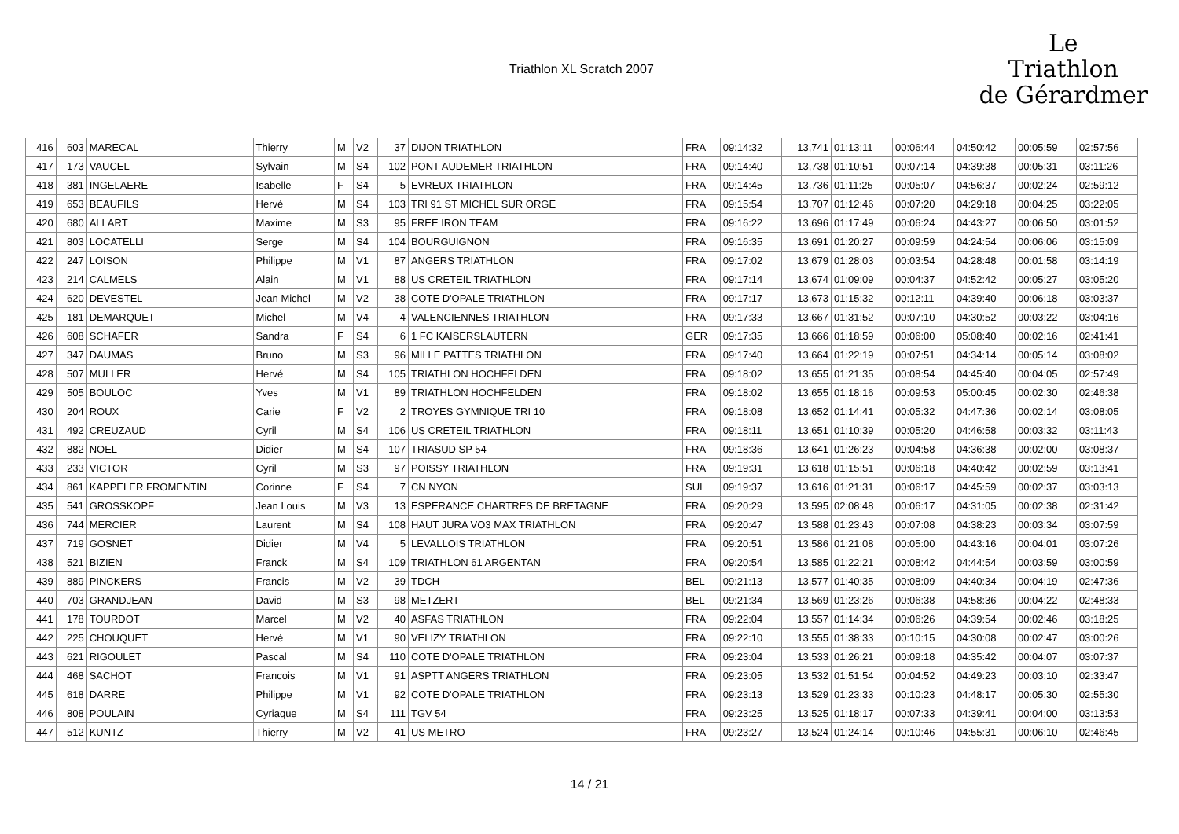Triathlon XL Scratch 2007
Le
Triathlon
de Gérardmer
| 416 | 603 | MARECAL | Thierry | M | V2 | 37 | DIJON TRIATHLON | FRA | 09:14:32 | 13,741 | 01:13:11 | 00:06:44 | 04:50:42 | 00:05:59 | 02:57:56 |
| 417 | 173 | VAUCEL | Sylvain | M | S4 | 102 | PONT AUDEMER TRIATHLON | FRA | 09:14:40 | 13,738 | 01:10:51 | 00:07:14 | 04:39:38 | 00:05:31 | 03:11:26 |
| 418 | 381 | INGELAERE | Isabelle | F | S4 | 5 | EVREUX TRIATHLON | FRA | 09:14:45 | 13,736 | 01:11:25 | 00:05:07 | 04:56:37 | 00:02:24 | 02:59:12 |
| 419 | 653 | BEAUFILS | Hervé | M | S4 | 103 | TRI 91 ST MICHEL SUR ORGE | FRA | 09:15:54 | 13,707 | 01:12:46 | 00:07:20 | 04:29:18 | 00:04:25 | 03:22:05 |
| 420 | 680 | ALLART | Maxime | M | S3 | 95 | FREE IRON TEAM | FRA | 09:16:22 | 13,696 | 01:17:49 | 00:06:24 | 04:43:27 | 00:06:50 | 03:01:52 |
| 421 | 803 | LOCATELLI | Serge | M | S4 | 104 | BOURGUIGNON | FRA | 09:16:35 | 13,691 | 01:20:27 | 00:09:59 | 04:24:54 | 00:06:06 | 03:15:09 |
| 422 | 247 | LOISON | Philippe | M | V1 | 87 | ANGERS TRIATHLON | FRA | 09:17:02 | 13,679 | 01:28:03 | 00:03:54 | 04:28:48 | 00:01:58 | 03:14:19 |
| 423 | 214 | CALMELS | Alain | M | V1 | 88 | US CRETEIL TRIATHLON | FRA | 09:17:14 | 13,674 | 01:09:09 | 00:04:37 | 04:52:42 | 00:05:27 | 03:05:20 |
| 424 | 620 | DEVESTEL | Jean Michel | M | V2 | 38 | COTE D'OPALE TRIATHLON | FRA | 09:17:17 | 13,673 | 01:15:32 | 00:12:11 | 04:39:40 | 00:06:18 | 03:03:37 |
| 425 | 181 | DEMARQUET | Michel | M | V4 | 4 | VALENCIENNES TRIATHLON | FRA | 09:17:33 | 13,667 | 01:31:52 | 00:07:10 | 04:30:52 | 00:03:22 | 03:04:16 |
| 426 | 608 | SCHAFER | Sandra | F | S4 | 6 | 1 FC KAISERSLAUTERN | GER | 09:17:35 | 13,666 | 01:18:59 | 00:06:00 | 05:08:40 | 00:02:16 | 02:41:41 |
| 427 | 347 | DAUMAS | Bruno | M | S3 | 96 | MILLE PATTES TRIATHLON | FRA | 09:17:40 | 13,664 | 01:22:19 | 00:07:51 | 04:34:14 | 00:05:14 | 03:08:02 |
| 428 | 507 | MULLER | Hervé | M | S4 | 105 | TRIATHLON HOCHFELDEN | FRA | 09:18:02 | 13,655 | 01:21:35 | 00:08:54 | 04:45:40 | 00:04:05 | 02:57:49 |
| 429 | 505 | BOULOC | Yves | M | V1 | 89 | TRIATHLON HOCHFELDEN | FRA | 09:18:02 | 13,655 | 01:18:16 | 00:09:53 | 05:00:45 | 00:02:30 | 02:46:38 |
| 430 | 204 | ROUX | Carie | F | V2 | 2 | TROYES GYMNIQUE TRI 10 | FRA | 09:18:08 | 13,652 | 01:14:41 | 00:05:32 | 04:47:36 | 00:02:14 | 03:08:05 |
| 431 | 492 | CREUZAUD | Cyril | M | S4 | 106 | US CRETEIL TRIATHLON | FRA | 09:18:11 | 13,651 | 01:10:39 | 00:05:20 | 04:46:58 | 00:03:32 | 03:11:43 |
| 432 | 882 | NOEL | Didier | M | S4 | 107 | TRIASUD SP 54 | FRA | 09:18:36 | 13,641 | 01:26:23 | 00:04:58 | 04:36:38 | 00:02:00 | 03:08:37 |
| 433 | 233 | VICTOR | Cyril | M | S3 | 97 | POISSY TRIATHLON | FRA | 09:19:31 | 13,618 | 01:15:51 | 00:06:18 | 04:40:42 | 00:02:59 | 03:13:41 |
| 434 | 861 | KAPPELER FROMENTIN | Corinne | F | S4 | 7 | CN NYON | SUI | 09:19:37 | 13,616 | 01:21:31 | 00:06:17 | 04:45:59 | 00:02:37 | 03:03:13 |
| 435 | 541 | GROSSKOPF | Jean Louis | M | V3 | 13 | ESPERANCE CHARTRES DE BRETAGNE | FRA | 09:20:29 | 13,595 | 02:08:48 | 00:06:17 | 04:31:05 | 00:02:38 | 02:31:42 |
| 436 | 744 | MERCIER | Laurent | M | S4 | 108 | HAUT JURA VO3 MAX TRIATHLON | FRA | 09:20:47 | 13,588 | 01:23:43 | 00:07:08 | 04:38:23 | 00:03:34 | 03:07:59 |
| 437 | 719 | GOSNET | Didier | M | V4 | 5 | LEVALLOIS TRIATHLON | FRA | 09:20:51 | 13,586 | 01:21:08 | 00:05:00 | 04:43:16 | 00:04:01 | 03:07:26 |
| 438 | 521 | BIZIEN | Franck | M | S4 | 109 | TRIATHLON 61 ARGENTAN | FRA | 09:20:54 | 13,585 | 01:22:21 | 00:08:42 | 04:44:54 | 00:03:59 | 03:00:59 |
| 439 | 889 | PINCKERS | Francis | M | V2 | 39 | TDCH | BEL | 09:21:13 | 13,577 | 01:40:35 | 00:08:09 | 04:40:34 | 00:04:19 | 02:47:36 |
| 440 | 703 | GRANDJEAN | David | M | S3 | 98 | METZERT | BEL | 09:21:34 | 13,569 | 01:23:26 | 00:06:38 | 04:58:36 | 00:04:22 | 02:48:33 |
| 441 | 178 | TOURDOT | Marcel | M | V2 | 40 | ASFAS TRIATHLON | FRA | 09:22:04 | 13,557 | 01:14:34 | 00:06:26 | 04:39:54 | 00:02:46 | 03:18:25 |
| 442 | 225 | CHOUQUET | Hervé | M | V1 | 90 | VELIZY TRIATHLON | FRA | 09:22:10 | 13,555 | 01:38:33 | 00:10:15 | 04:30:08 | 00:02:47 | 03:00:26 |
| 443 | 621 | RIGOULET | Pascal | M | S4 | 110 | COTE D'OPALE TRIATHLON | FRA | 09:23:04 | 13,533 | 01:26:21 | 00:09:18 | 04:35:42 | 00:04:07 | 03:07:37 |
| 444 | 468 | SACHOT | Francois | M | V1 | 91 | ASPTT ANGERS TRIATHLON | FRA | 09:23:05 | 13,532 | 01:51:54 | 00:04:52 | 04:49:23 | 00:03:10 | 02:33:47 |
| 445 | 618 | DARRE | Philippe | M | V1 | 92 | COTE D'OPALE TRIATHLON | FRA | 09:23:13 | 13,529 | 01:23:33 | 00:10:23 | 04:48:17 | 00:05:30 | 02:55:30 |
| 446 | 808 | POULAIN | Cyriaque | M | S4 | 111 | TGV 54 | FRA | 09:23:25 | 13,525 | 01:18:17 | 00:07:33 | 04:39:41 | 00:04:00 | 03:13:53 |
| 447 | 512 | KUNTZ | Thierry | M | V2 | 41 | US METRO | FRA | 09:23:27 | 13,524 | 01:24:14 | 00:10:46 | 04:55:31 | 00:06:10 | 02:46:45 |
14 / 21